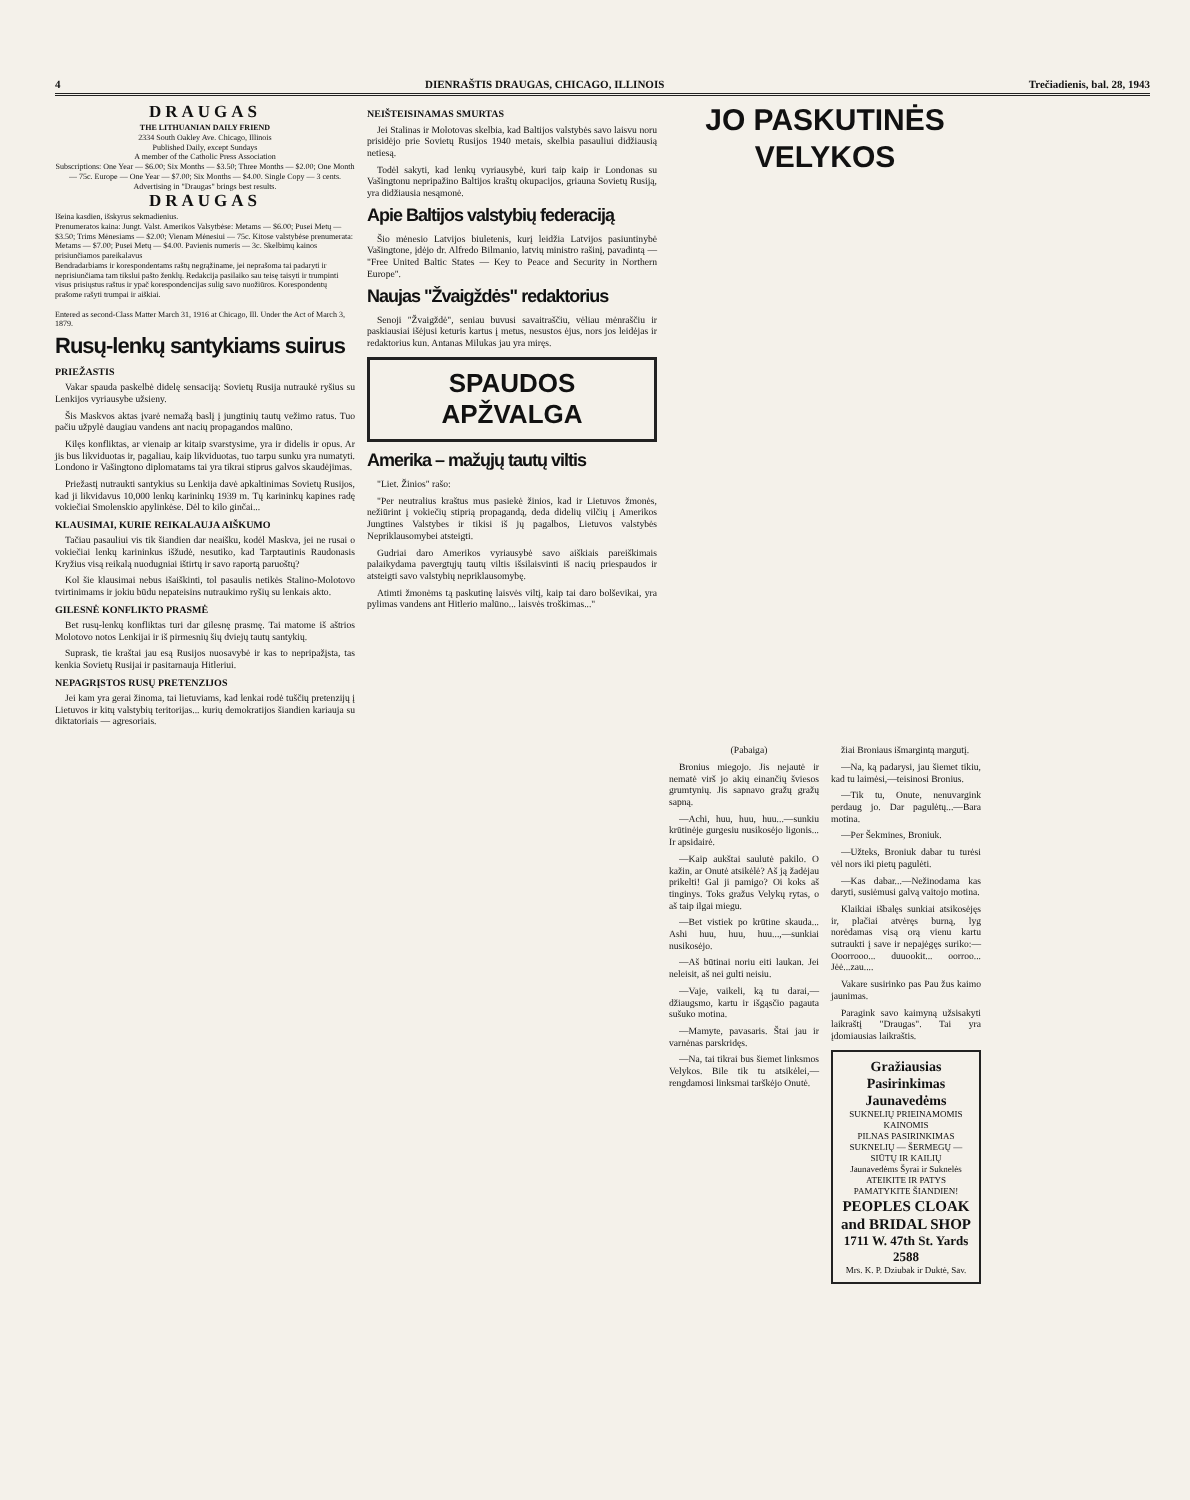4 DIENRAŠTIS DRAUGAS, CHICAGO, ILLINOIS Trečiadienis, bal. 28, 1943
DRAUGAS
THE LITHUANIAN DAILY FRIEND
2334 South Oakley Ave. Chicago, Illinois
Published Daily, except Sundays
A member of the Catholic Press Association
Subscriptions: One Year — $6.00; Six Months — $3.50; Three Months — $2.00; One Month — 75c. Europe — One Year — $7.00; Six Months — $4.00. Single Copy — 3 cents.
Advertising in "Draugas" brings best results.
DRAUGAS
Išeina kasdien, išskyrus sekmadienius.
Prenumeratos kaina: Jungt. Valst. Amerikos Valsytbėse: Metams — $6.00; Pusei Metų — $3.50; Trims Mėnesiams — $2.00; Vienam Mėnesiui — 75c. Kitose valstybėse prenumerata: Metams — $7.00; Pusei Metų — $4.00. Pavienis numeris — 3c. Skelbimų kainos prisiunčiamos pareikalavus
Bendradarbiams ir korespondentams raštų negrąžiname, jei neprašoma tai padaryti ir neprisiunčiama tam tikslui pašto ženklų. Redakcija pasilaiko sau teisę taisyti ir trumpinti visus prisiųstus raštus ir ypač korespondencijas sulig savo nuožiūros. Korespondentų prašome rašyti trumpai ir aiškiai.
Entered as second-Class Matter March 31, 1916 at Chicago, Ill. Under the Act of March 3, 1879.
Rusų-lenkų santykiams suirus
PRIEŽASTIS
Vakar spauda paskelbė didelę sensaciją: Sovietų Rusija nutraukė ryšius su Lenkijos vyriausybe užsieny.
Šis Maskvos aktas įvarė nemažą baslį į jungtinių tautų vežimo ratus. Tuo pačiu užpylė daugiau vandens ant nacių propagandos malūno.
Kilęs konfliktas, ar vienaip ar kitaip svarstysime, yra ir didelis ir opus. Ar jis bus likviduotas ir, pagaliau, kaip likviduotas, tuo tarpu sunku yra numatyti. Londono ir Vašingtono diplomatams tai yra tikrai stiprus galvos skaudėjimas.
Priežastį nutraukti santykius su Lenkija davė apkaltinimas Sovietų Rusijos, kad ji likvidavus 10,000 lenkų karininkų 1939 m. Tų karininkų kapines radę vokiečiai Smolenskio apylinkėse. Dėl to kilo ginčai...
KLAUSIMAI, KURIE REIKALAUJA AIŠKUMO
Tačiau pasauliui vis tik šiandien dar neaišku, kodėl Maskva, jei ne rusai o vokiečiai lenkų karininkus išžudė, nesutiko, kad Tarptautinis Raudonasis Kryžius visą reikalą nuodugniai ištirtų ir savo raportą paruoštų?
Kol šie klausimai nebus išaiškinti, tol pasaulis netikės Stalino-Molotovo tvirtinimams ir jokiu būdu nepateisins nutraukimo ryšių su lenkais akto.
GILESNĖ KONFLIKTO PRASMĖ
Bet rusų-lenkų konfliktas turi dar gilesnę prasmę. Tai matome iš aštrios Molotovo notos Lenkijai ir iš pirmesnių šių dviejų tautų santykių.
Suprask, tie kraštai jau esą Rusijos nuosavybė ir kas to nepripažįsta, tas kenkia Sovietų Rusijai ir pasitarnauja Hitleriui.
NEPAGRĮSTOS RUSŲ PRETENZIJOS
Jei kam yra gerai žinoma, tai lietuviams, kad lenkai rodė tuščių pretenzijų į Lietuvos ir kitų valstybių teritorijas... kurių demokratijos šiandien kariauja su diktatoriais — agresoriais.
NEIŠTEISINAMAS SMURTAS
Jei Stalinas ir Molotovas skelbia, kad Baltijos valstybės savo laisvu noru prisidėjo prie Sovietų Rusijos 1940 metais, skelbia pasauliui didžiausią netiesą.
Todėl sakyti, kad lenkų vyriausybė, kuri taip kaip ir Londonas su Vašingtonu nepripažino Baltijos kraštų okupacijos, griauna Sovietų Rusiją, yra didžiausia nesąmonė.
Apie Baltijos valstybių federaciją
Šio mėnesio Latvijos biuletenis, kurį leidžia Latvijos pasiuntinybė Vašingtone, įdėjo dr. Alfredo Bilmanio, latvių ministro rašinį, pavadintą — "Free United Baltic States — Key to Peace and Security in Northern Europe".
Naujas "Žvaigždės" redaktorius
Senoji "Žvaigždė", seniau buvusi savaitraščiu, vėliau mėnraščiu ir paskiausiai išėjusi keturis kartus į metus, nesustos ėjus, nors jos leidėjas ir redaktorius kun. Antanas Milukas jau yra miręs.
SPAUDOS APŽVALGA
Amerika – mažųjų tautų viltis
"Liet. Žinios" rašo:
"Per neutralius kraštus mus pasiekė žinios, kad ir Lietuvos žmonės, nežiūrint į vokiečių stiprią propagandą, deda didelių vilčių į Amerikos Jungtines Valstybes ir tikisi iš jų pagalbos, Lietuvos valstybės Nepriklausomybei atsteigti.
Gudriai daro Amerikos vyriausybė savo aiškiais pareiškimais palaikydama pavergtųjų tautų viltis išsilaisvinti iš nacių priespaudos ir atsteigti savo valstybių nepriklausomybę.
Atimti žmonėms tą paskutinę laisvės viltį, kaip tai daro bolševikai, yra pylimas vandens ant Hitlerio malūno... laisvės troškimas..."
JO PASKUTINĖS VELYKOS
(Pabaiga)
Bronius miegojo. Jis nejautė ir nematė virš jo akių einančių šviesos grumtynių. Jis sapnavo gražų gražų sapną.
—Achi, huu, huu, huu...—sunkiu krūtinėje gurgesiu nusikosėjo ligonis... Ir apsidairė.
—Kaip aukštai saulutė pakilo. O kažin, ar Onutė atsikėlė? Aš ją žadėjau prikelti! Gal ji pamigo? Oi koks aš tinginys. Toks gražus Velykų rytas, o aš taip ilgai miegu.
—Bet vistiek po krūtine skauda... Ashi huu, huu, huu...,—sunkiai nusikosėjo.
—Aš būtinai noriu eiti laukan. Jei neleisit, aš nei gulti neisiu.
—Vaje, vaikeli, ką tu darai,—džiaugsmo, kartu ir išgąsčio pagauta sušuko motina.
—Mamyte, pavasaris. Štai jau ir varnėnas parskridęs.
—Na, tai tikrai bus šiemet linksmos Velykos. Bile tik tu atsikėlei,—rengdamosi linksmai tarškėjo Onutė.
žiai Broniaus išmargintą margutį.
—Na, ką padarysi, jau šiemet tikiu, kad tu laimėsi,—teisinosi Bronius.
—Tik tu, Onute, nenuvargink perdaug jo. Dar pagulėtų...—Bara motina.
—Per Šekmines, Broniuk.
—Užteks, Broniuk dabar tu turėsi vėl nors iki pietų pagulėti.
—Kas dabar...—Nežinodama kas daryti, susiėmusi galvą vaitojo motina.
Klaikiai išbalęs sunkiai atsikosėjęs ir, plačiai atvėręs burną, lyg norėdamas visą orą vienu kartu sutraukti į save ir nepajėgęs suriko:—Ooorrooo... duuookit... oorroo... Jėė...zau....
Vakare susirinko pas Pau žus kaimo jaunimas.
Paragink savo kaimyną užsisakyti laikraštį "Draugas". Tai yra įdomiausias laikraštis.
Gražiausias Pasirinkimas Jaunavedėms
SUKNELIŲ PRIEINAMOMIS KAINOMIS
PILNAS PASIRINKIMAS SUKNELIŲ — ŠERMEGŲ — SIŪTŲ IR KAILIŲ
Jaunavedėms Šyrai ir Suknelės
ATEIKITE IR PATYS PAMATYKITE ŠIANDIEN!
PEOPLES CLOAK and BRIDAL SHOP
1711 W. 47th St. Yards 2588
Mrs. K. P. Dziubak ir Duktė, Sav.